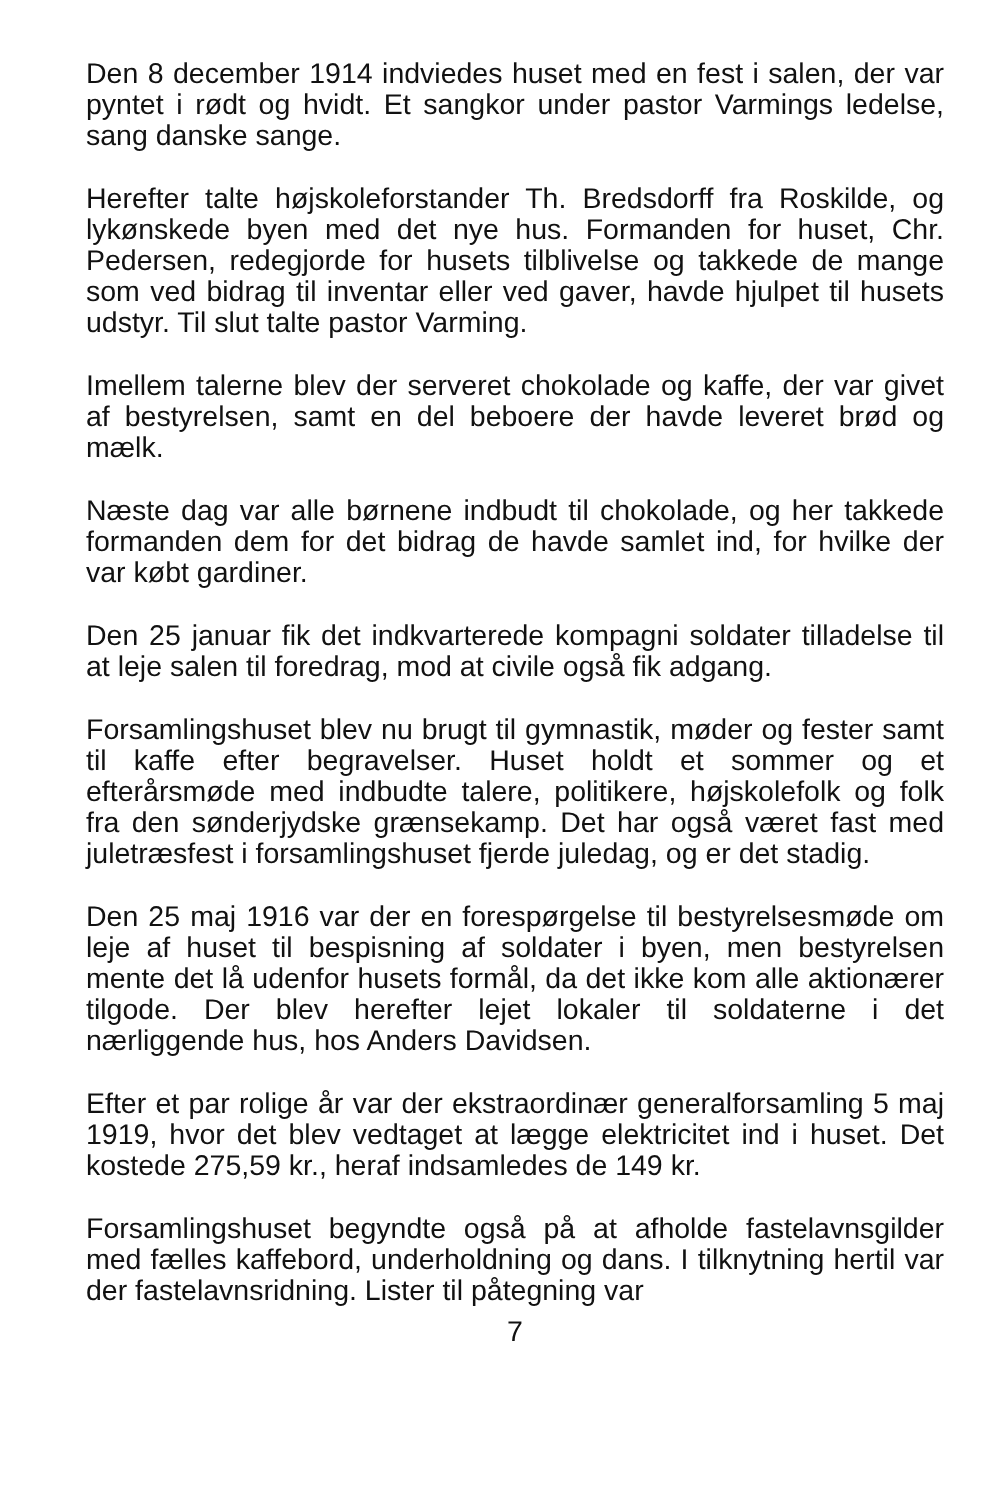Den 8 december 1914 indviedes huset med en fest i salen, der var pyntet i rødt og hvidt. Et sangkor under pastor Varmings ledelse, sang danske sange.
Herefter talte højskoleforstander Th. Bredsdorff fra Roskilde, og lykønskede byen med det nye hus. Formanden for huset, Chr. Pedersen, redegjorde for husets tilblivelse og takkede de mange som ved bidrag til inventar eller ved gaver, havde hjulpet til husets udstyr. Til slut talte pastor Varming.
Imellem talerne blev der serveret chokolade og kaffe, der var givet af bestyrelsen, samt en del beboere der havde leveret brød og mælk.
Næste dag var alle børnene indbudt til chokolade, og her takkede formanden dem for det bidrag de havde samlet ind, for hvilke der var købt gardiner.
Den 25 januar fik det indkvarterede kompagni soldater tilladelse til at leje salen til foredrag, mod at civile også fik adgang.
Forsamlingshuset blev nu brugt til gymnastik, møder og fester samt til kaffe efter begravelser. Huset holdt et sommer og et efterårsmøde med indbudte talere, politikere, højskolefolk og folk fra den sønderjydske grænsekamp. Det har også været fast med juletræsfest i forsamlingshuset fjerde juledag, og er det stadig.
Den 25 maj 1916 var der en forespørgelse til bestyrelsesmøde om leje af huset til bespisning af soldater i byen, men bestyrelsen mente det lå udenfor husets formål, da det ikke kom alle aktionærer tilgode. Der blev herefter lejet lokaler til soldaterne i det nærliggende hus, hos Anders Davidsen.
Efter et par rolige år var der ekstraordinær generalforsamling 5 maj 1919, hvor det blev vedtaget at lægge elektricitet ind i huset. Det kostede 275,59 kr., heraf indsamledes de 149 kr.
Forsamlingshuset begyndte også på at afholde fastelavnsgilder med fælles kaffebord, underholdning og dans. I tilknytning hertil var der fastelavnsridning. Lister til påtegning var
7